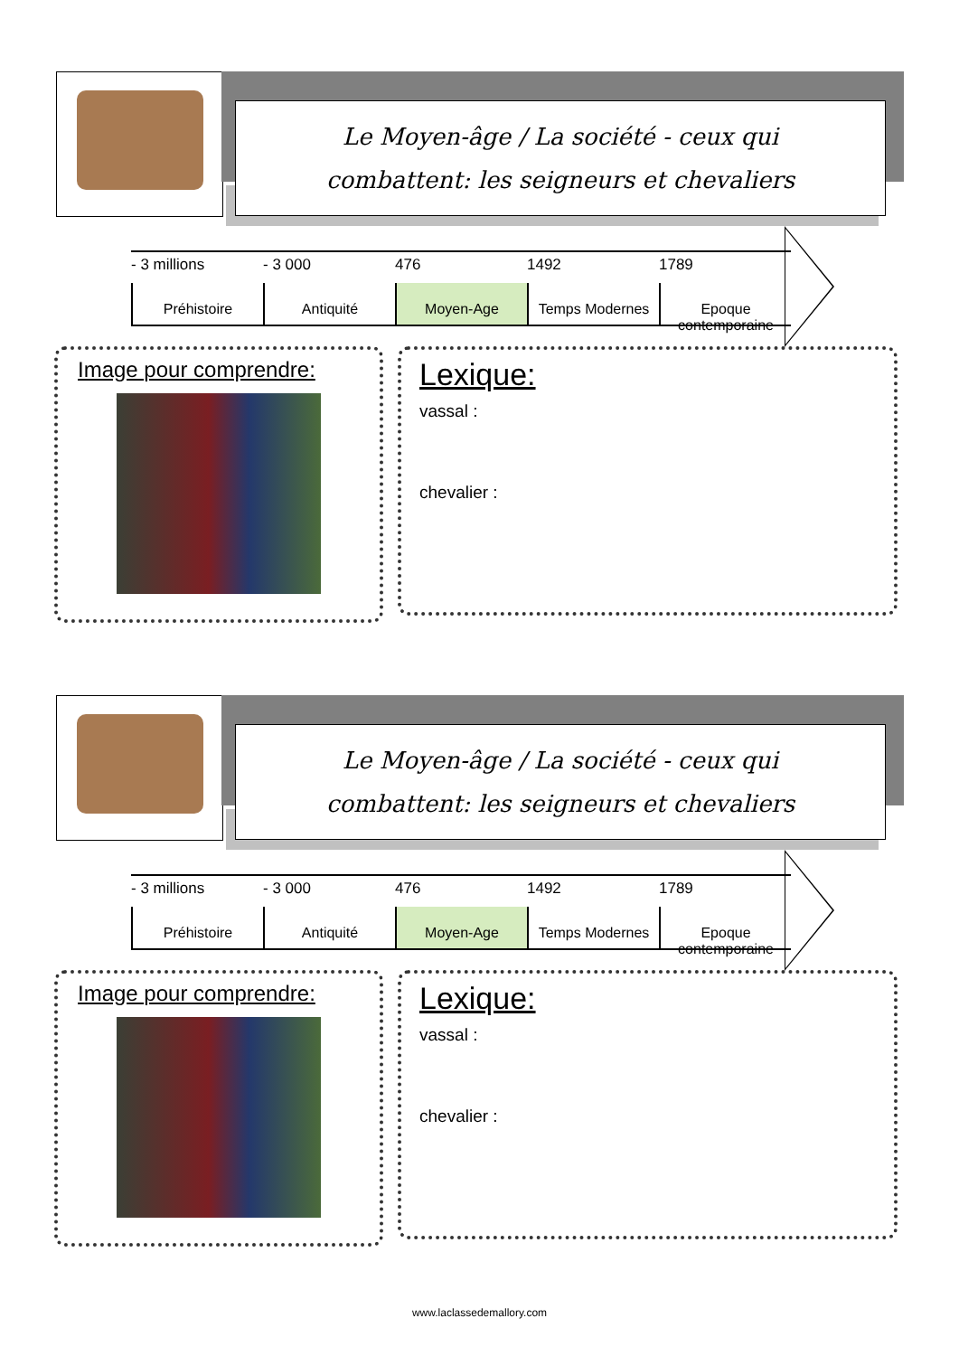Le Moyen-âge / La société - ceux qui
combattent: les seigneurs et chevaliers
- 3 millions - 3 000 476 1492 1789
Préhistoire Antiquité Moyen-Age Temps Modernes Epoque contemporaine
Image pour comprendre:
Lexique:
vassal :
chevalier :
Le Moyen-âge / La société - ceux qui
combattent: les seigneurs et chevaliers
- 3 millions - 3 000 476 1492 1789
Préhistoire Antiquité Moyen-Age Temps Modernes Epoque contemporaine
Image pour comprendre:
Lexique:
vassal :
chevalier :
www.laclassedemallory.com